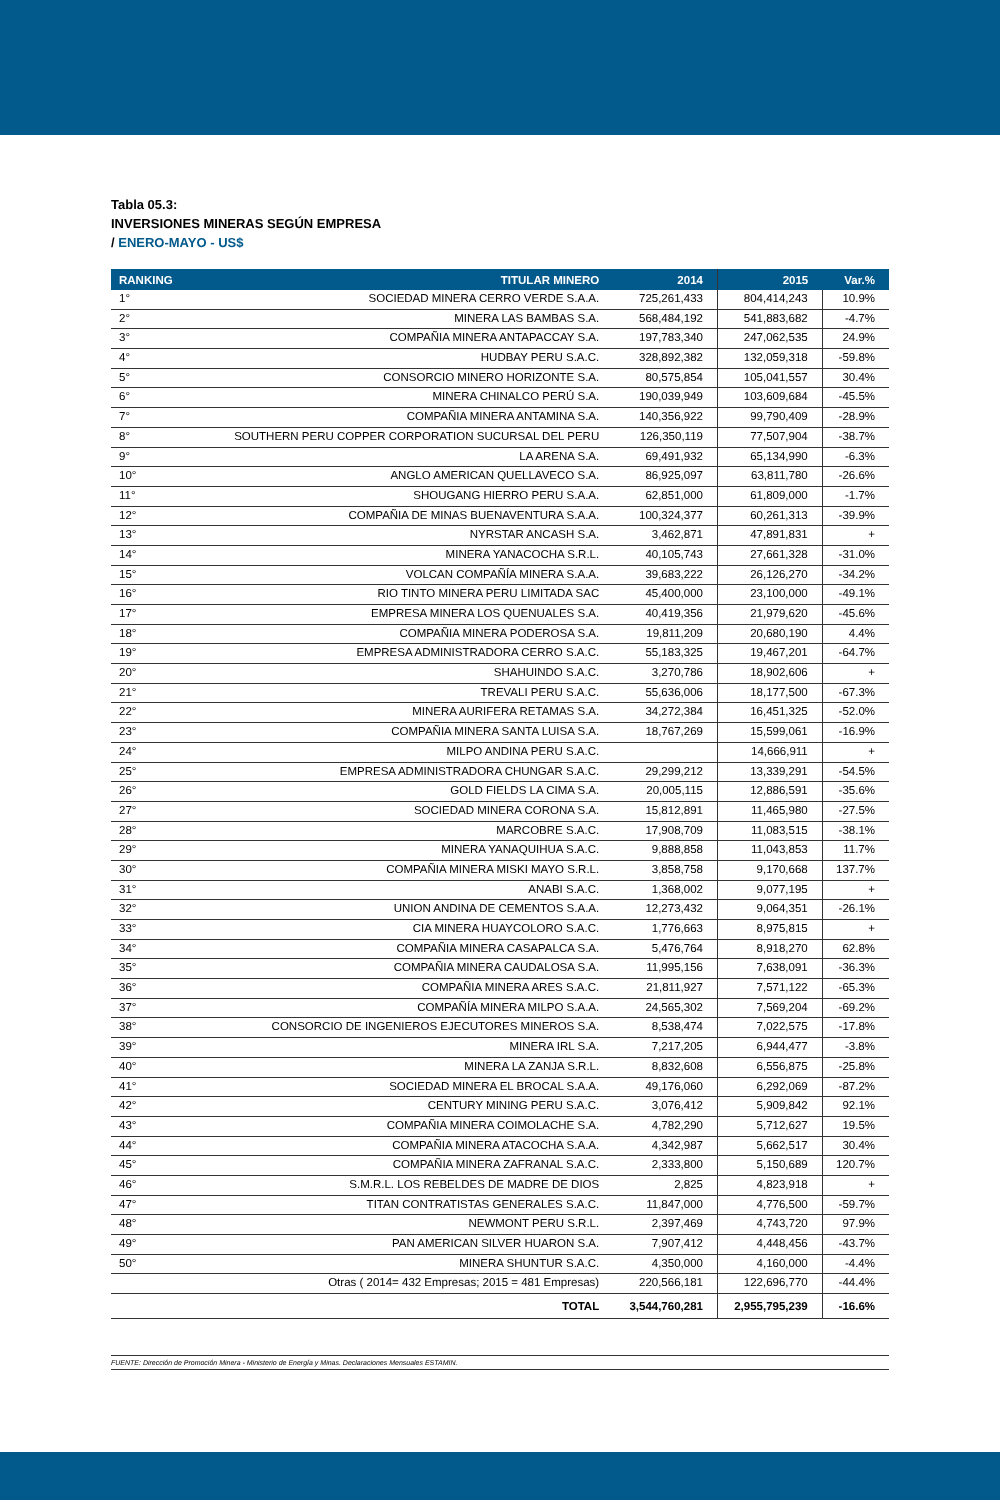Tabla 05.3:
INVERSIONES MINERAS SEGÚN EMPRESA
/ ENERO-MAYO - US$
| RANKING | TITULAR MINERO | 2014 | 2015 | Var.% |
| --- | --- | --- | --- | --- |
| 1° | SOCIEDAD MINERA CERRO VERDE S.A.A. | 725,261,433 | 804,414,243 | 10.9% |
| 2° | MINERA LAS BAMBAS S.A. | 568,484,192 | 541,883,682 | -4.7% |
| 3° | COMPAÑIA MINERA ANTAPACCAY S.A. | 197,783,340 | 247,062,535 | 24.9% |
| 4° | HUDBAY PERU S.A.C. | 328,892,382 | 132,059,318 | -59.8% |
| 5° | CONSORCIO MINERO HORIZONTE S.A. | 80,575,854 | 105,041,557 | 30.4% |
| 6° | MINERA CHINALCO PERÚ S.A. | 190,039,949 | 103,609,684 | -45.5% |
| 7° | COMPAÑIA MINERA ANTAMINA S.A. | 140,356,922 | 99,790,409 | -28.9% |
| 8° | SOUTHERN PERU COPPER CORPORATION SUCURSAL DEL PERU | 126,350,119 | 77,507,904 | -38.7% |
| 9° | LA ARENA S.A. | 69,491,932 | 65,134,990 | -6.3% |
| 10° | ANGLO AMERICAN QUELLAVECO S.A. | 86,925,097 | 63,811,780 | -26.6% |
| 11° | SHOUGANG HIERRO PERU S.A.A. | 62,851,000 | 61,809,000 | -1.7% |
| 12° | COMPAÑIA DE MINAS BUENAVENTURA S.A.A. | 100,324,377 | 60,261,313 | -39.9% |
| 13° | NYRSTAR ANCASH S.A. | 3,462,871 | 47,891,831 | + |
| 14° | MINERA YANACOCHA S.R.L. | 40,105,743 | 27,661,328 | -31.0% |
| 15° | VOLCAN COMPAÑÍA MINERA S.A.A. | 39,683,222 | 26,126,270 | -34.2% |
| 16° | RIO TINTO MINERA PERU LIMITADA SAC | 45,400,000 | 23,100,000 | -49.1% |
| 17° | EMPRESA MINERA LOS QUENUALES S.A. | 40,419,356 | 21,979,620 | -45.6% |
| 18° | COMPAÑIA MINERA PODEROSA S.A. | 19,811,209 | 20,680,190 | 4.4% |
| 19° | EMPRESA ADMINISTRADORA CERRO S.A.C. | 55,183,325 | 19,467,201 | -64.7% |
| 20° | SHAHUINDO S.A.C. | 3,270,786 | 18,902,606 | + |
| 21° | TREVALI PERU S.A.C. | 55,636,006 | 18,177,500 | -67.3% |
| 22° | MINERA AURIFERA RETAMAS S.A. | 34,272,384 | 16,451,325 | -52.0% |
| 23° | COMPAÑIA MINERA SANTA LUISA S.A. | 18,767,269 | 15,599,061 | -16.9% |
| 24° | MILPO ANDINA PERU S.A.C. | | 14,666,911 | + |
| 25° | EMPRESA ADMINISTRADORA CHUNGAR S.A.C. | 29,299,212 | 13,339,291 | -54.5% |
| 26° | GOLD FIELDS LA CIMA S.A. | 20,005,115 | 12,886,591 | -35.6% |
| 27° | SOCIEDAD MINERA CORONA S.A. | 15,812,891 | 11,465,980 | -27.5% |
| 28° | MARCOBRE S.A.C. | 17,908,709 | 11,083,515 | -38.1% |
| 29° | MINERA YANAQUIHUA S.A.C. | 9,888,858 | 11,043,853 | 11.7% |
| 30° | COMPAÑIA MINERA MISKI MAYO S.R.L. | 3,858,758 | 9,170,668 | 137.7% |
| 31° | ANABI S.A.C. | 1,368,002 | 9,077,195 | + |
| 32° | UNION ANDINA DE CEMENTOS S.A.A. | 12,273,432 | 9,064,351 | -26.1% |
| 33° | CIA MINERA HUAYCOLORO S.A.C. | 1,776,663 | 8,975,815 | + |
| 34° | COMPAÑIA MINERA CASAPALCA S.A. | 5,476,764 | 8,918,270 | 62.8% |
| 35° | COMPAÑIA MINERA CAUDALOSA S.A. | 11,995,156 | 7,638,091 | -36.3% |
| 36° | COMPAÑIA MINERA ARES S.A.C. | 21,811,927 | 7,571,122 | -65.3% |
| 37° | COMPAÑÍA MINERA MILPO S.A.A. | 24,565,302 | 7,569,204 | -69.2% |
| 38° | CONSORCIO DE INGENIEROS EJECUTORES MINEROS S.A. | 8,538,474 | 7,022,575 | -17.8% |
| 39° | MINERA IRL S.A. | 7,217,205 | 6,944,477 | -3.8% |
| 40° | MINERA LA ZANJA S.R.L. | 8,832,608 | 6,556,875 | -25.8% |
| 41° | SOCIEDAD MINERA EL BROCAL S.A.A. | 49,176,060 | 6,292,069 | -87.2% |
| 42° | CENTURY MINING PERU S.A.C. | 3,076,412 | 5,909,842 | 92.1% |
| 43° | COMPAÑIA MINERA COIMOLACHE S.A. | 4,782,290 | 5,712,627 | 19.5% |
| 44° | COMPAÑIA MINERA ATACOCHA S.A.A. | 4,342,987 | 5,662,517 | 30.4% |
| 45° | COMPAÑIA MINERA ZAFRANAL S.A.C. | 2,333,800 | 5,150,689 | 120.7% |
| 46° | S.M.R.L. LOS REBELDES DE MADRE DE DIOS | 2,825 | 4,823,918 | + |
| 47° | TITAN CONTRATISTAS GENERALES S.A.C. | 11,847,000 | 4,776,500 | -59.7% |
| 48° | NEWMONT PERU S.R.L. | 2,397,469 | 4,743,720 | 97.9% |
| 49° | PAN AMERICAN SILVER HUARON S.A. | 7,907,412 | 4,448,456 | -43.7% |
| 50° | MINERA SHUNTUR S.A.C. | 4,350,000 | 4,160,000 | -4.4% |
| | Otras ( 2014= 432 Empresas; 2015 = 481 Empresas) | 220,566,181 | 122,696,770 | -44.4% |
| | TOTAL | 3,544,760,281 | 2,955,795,239 | -16.6% |
FUENTE: Dirección de Promoción Minera - Ministerio de Energía y Minas. Declaraciones Mensuales ESTAMIN.